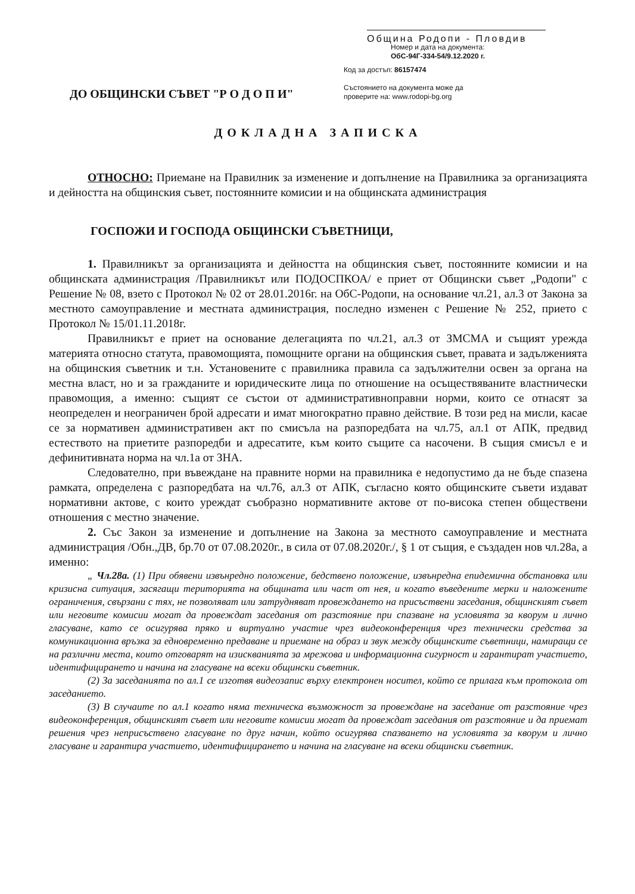Община Родопи - Пловдив
Номер и дата на документа:
ОбС-94Г-334-54/9.12.2020 г.
ДО ОБЩИНСКИ СЪВЕТ "Р О Д О П И"
Код за достъп: 86157474
Състоянието на документа може да
проверите на: www.rodopi-bg.org
ДОКЛАДНА ЗАПИСКА
ОТНОСНО: Приемане на Правилник за изменение и допълнение на Правилника за организацията и дейността на общинския съвет, постоянните комисии и на общинската администрация
ГОСПОЖИ И ГОСПОДА ОБЩИНСКИ СЪВЕТНИЦИ,
1. Правилникът за организацията и дейността на общинския съвет, постоянните комисии и на общинската администрация /Правилникът или ПОДОСПКОА/ е приет от Общински съвет „Родопи" с Решение № 08, взето с Протокол № 02 от 28.01.2016г. на ОбС-Родопи, на основание чл.21, ал.3 от Закона за местното самоуправление и местната администрация, последно изменен с Решение № 252, прието с Протокол № 15/01.11.2018г.
Правилникът е приет на основание делегацията по чл.21, ал.3 от ЗМСМА и същият урежда материята относно статута, правомощията, помощните органи на общинския съвет, правата и задълженията на общинския съветник и т.н. Установените с правилника правила са задължителни освен за органа на местна власт, но и за гражданите и юридическите лица по отношение на осъществяваните властнически правомощия, а именно: същият се състои от административноправни норми, които се отнасят за неопределен и неограничен брой адресати и имат многократно правно действие. В този ред на мисли, касае се за нормативен административен акт по смисъла на разпоредбата на чл.75, ал.1 от АПК, предвид естеството на приетите разпоредби и адресатите, към които същите са насочени. В същия смисъл е и дефинитивната норма на чл.1а от ЗНА.
Следователно, при въвеждане на правните норми на правилника е недопустимо да не бъде спазена рамката, определена с разпоредбата на чл.76, ал.3 от АПК, съгласно която общинските съвети издават нормативни актове, с които уреждат съобразно нормативните актове от по-висока степен обществени отношения с местно значение.
2. Със Закон за изменение и допълнение на Закона за местното самоуправление и местната администрация /Обн.,ДВ, бр.70 от 07.08.2020г., в сила от 07.08.2020г./, § 1 от същия, е създаден нов чл.28а, а именно:
„ Чл.28а. (1) При обявени извънредно положение, бедствено положение, извънредна епидемична обстановка или кризисна ситуация, засягащи територията на общината или част от нея, и когато въведените мерки и наложените ограничения, свързани с тях, не позволяват или затрудняват провеждането на присъствени заседания, общинският съвет или неговите комисии могат да провеждат заседания от разстояние при спазване на условията за кворум и лично гласуване, като се осигурява пряко и виртуално участие чрез видеоконференция чрез технически средства за комуникационна връзка за едновременно предаване и приемане на образ и звук между общинските съветници, намиращи се на различни места, които отговарят на изискванията за мрежова и информационна сигурност и гарантират участието, идентифицирането и начина на гласуване на всеки общински съветник.
(2) За заседанията по ал.1 се изготвя видеозапис върху електронен носител, който се прилага към протокола от заседанието.
(3) В случаите по ал.1 когато няма техническа възможност за провеждане на заседание от разстояние чрез видеоконференция, общинският съвет или неговите комисии могат да провеждат заседания от разстояние и да приемат решения чрез неприсъствено гласуване по друг начин, който осигурява спазването на условията за кворум и лично гласуване и гарантира участието, идентифицирането и начина на гласуване на всеки общински съветник.